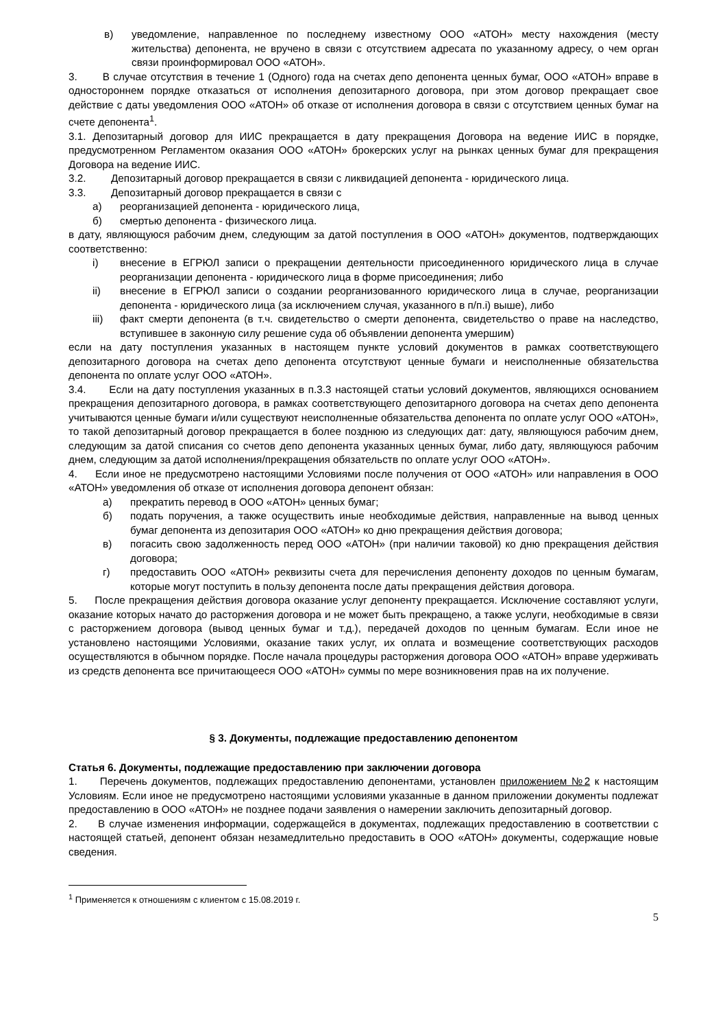в) уведомление, направленное по последнему известному ООО «АТОН» месту нахождения (месту жительства) депонента, не вручено в связи с отсутствием адресата по указанному адресу, о чем орган связи проинформировал ООО «АТОН».
3. В случае отсутствия в течение 1 (Одного) года на счетах депо депонента ценных бумаг, ООО «АТОН» вправе в одностороннем порядке отказаться от исполнения депозитарного договора, при этом договор прекращает свое действие с даты уведомления ООО «АТОН» об отказе от исполнения договора в связи с отсутствием ценных бумаг на счете депонента<sup>1</sup>.
3.1. Депозитарный договор для ИИС прекращается в дату прекращения Договора на ведение ИИС в порядке, предусмотренном Регламентом оказания ООО «АТОН» брокерских услуг на рынках ценных бумаг для прекращения Договора на ведение ИИС.
3.2. Депозитарный договор прекращается в связи с ликвидацией депонента - юридического лица.
3.3. Депозитарный договор прекращается в связи с
а) реорганизацией депонента - юридического лица,
б) смертью депонента - физического лица.
в дату, являющуюся рабочим днем, следующим за датой поступления в ООО «АТОН» документов, подтверждающих соответственно:
i) внесение в ЕГРЮЛ записи о прекращении деятельности присоединенного юридического лица в случае реорганизации депонента - юридического лица в форме присоединения; либо
ii) внесение в ЕГРЮЛ записи о создании реорганизованного юридического лица в случае, реорганизации депонента - юридического лица (за исключением случая, указанного в п/п.i) выше), либо
iii) факт смерти депонента (в т.ч. свидетельство о смерти депонента, свидетельство о праве на наследство, вступившее в законную силу решение суда об объявлении депонента умершим)
если на дату поступления указанных в настоящем пункте условий документов в рамках соответствующего депозитарного договора на счетах депо депонента отсутствуют ценные бумаги и неисполненные обязательства депонента по оплате услуг ООО «АТОН».
3.4. Если на дату поступления указанных в п.3.3 настоящей статьи условий документов, являющихся основанием прекращения депозитарного договора, в рамках соответствующего депозитарного договора на счетах депо депонента учитываются ценные бумаги и/или существуют неисполненные обязательства депонента по оплате услуг ООО «АТОН», то такой депозитарный договор прекращается в более позднюю из следующих дат: дату, являющуюся рабочим днем, следующим за датой списания со счетов депо депонента указанных ценных бумаг, либо дату, являющуюся рабочим днем, следующим за датой исполнения/прекращения обязательств по оплате услуг ООО «АТОН».
4. Если иное не предусмотрено настоящими Условиями после получения от ООО «АТОН» или направления в ООО «АТОН» уведомления об отказе от исполнения договора депонент обязан:
а) прекратить перевод в ООО «АТОН» ценных бумаг;
б) подать поручения, а также осуществить иные необходимые действия, направленные на вывод ценных бумаг депонента из депозитария ООО «АТОН» ко дню прекращения действия договора;
в) погасить свою задолженность перед ООО «АТОН» (при наличии таковой) ко дню прекращения действия договора;
г) предоставить ООО «АТОН» реквизиты счета для перечисления депоненту доходов по ценным бумагам, которые могут поступить в пользу депонента после даты прекращения действия договора.
5. После прекращения действия договора оказание услуг депоненту прекращается. Исключение составляют услуги, оказание которых начато до расторжения договора и не может быть прекращено, а также услуги, необходимые в связи с расторжением договора (вывод ценных бумаг и т.д.), передачей доходов по ценным бумагам. Если иное не установлено настоящими Условиями, оказание таких услуг, их оплата и возмещение соответствующих расходов осуществляются в обычном порядке. После начала процедуры расторжения договора ООО «АТОН» вправе удерживать из средств депонента все причитающееся ООО «АТОН» суммы по мере возникновения прав на их получение.
§ 3. Документы, подлежащие предоставлению депонентом
Статья 6. Документы, подлежащие предоставлению при заключении договора
1. Перечень документов, подлежащих предоставлению депонентами, установлен приложением №2 к настоящим Условиям. Если иное не предусмотрено настоящими условиями указанные в данном приложении документы подлежат предоставлению в ООО «АТОН» не позднее подачи заявления о намерении заключить депозитарный договор.
2. В случае изменения информации, содержащейся в документах, подлежащих предоставлению в соответствии с настоящей статьей, депонент обязан незамедлительно предоставить в ООО «АТОН» документы, содержащие новые сведения.
<sup>1</sup> Применяется к отношениям с клиентом с 15.08.2019 г.
5